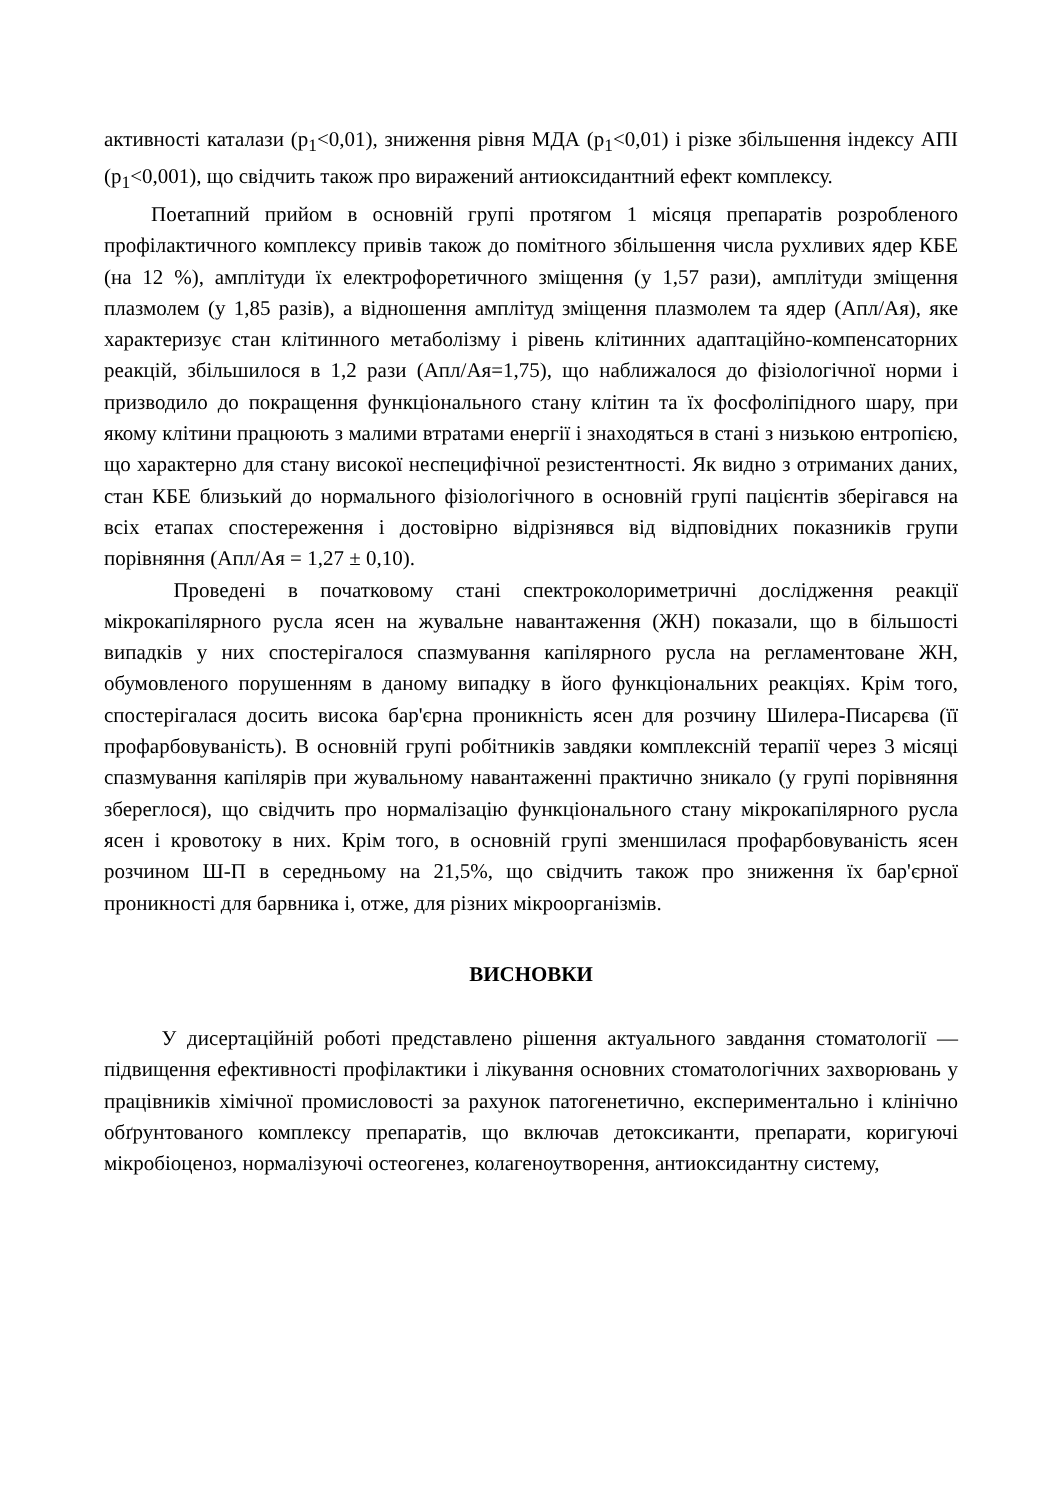активності каталази (p<sub>1</sub><0,01), зниження рівня МДА (p<sub>1</sub><0,01) і різке збільшення індексу АПІ (p<sub>1</sub><0,001), що свідчить також про виражений антиоксидантний ефект комплексу.
Поетапний прийом в основній групі протягом 1 місяця препаратів розробленого профілактичного комплексу привів також до помітного збільшення числа рухливих ядер КБЕ (на 12 %), амплітуди їх електрофоретичного зміщення (у 1,57 рази), амплітуди зміщення плазмолем (у 1,85 разів), а відношення амплітуд зміщення плазмолем та ядер (Апл/Ая), яке характеризує стан клітинного метаболізму і рівень клітинних адаптаційно-компенсаторних реакцій, збільшилося в 1,2 рази (Апл/Ая=1,75), що наближалося до фізіологічної норми і призводило до покращення функціонального стану клітин та їх фосфоліпідного шару, при якому клітини працюють з малими втратами енергії і знаходяться в стані з низькою ентропією, що характерно для стану високої неспецифічної резистентності. Як видно з отриманих даних, стан КБЕ близький до нормального фізіологічного в основній групі пацієнтів зберігався на всіх етапах спостереження і достовірно відрізнявся від відповідних показників групи порівняння (Апл/Ая = 1,27 ± 0,10).
Проведені в початковому стані спектроколориметричні дослідження реакції мікрокапілярного русла ясен на жувальне навантаження (ЖН) показали, що в більшості випадків у них спостерігалося спазмування капілярного русла на регламентоване ЖН, обумовленого порушенням в даному випадку в його функціональних реакціях. Крім того, спостерігалася досить висока бар'єрна проникність ясен для розчину Шилера-Писарєва (її профарбовуваність). В основній групі робітників завдяки комплексній терапії через 3 місяці спазмування капілярів при жувальному навантаженні практично зникало (у групі порівняння збереглося), що свідчить про нормалізацію функціонального стану мікрокапілярного русла ясен і кровотоку в них. Крім того, в основній групі зменшилася профарбовуваність ясен розчином Ш-П в середньому на 21,5%, що свідчить також про зниження їх бар'єрної проникності для барвника і, отже, для різних мікроорганізмів.
ВИСНОВКИ
У дисертаційній роботі представлено рішення актуального завдання стоматології — підвищення ефективності профілактики і лікування основних стоматологічних захворювань у працівників хімічної промисловості за рахунок патогенетично, експериментально і клінічно обґрунтованого комплексу препаратів, що включав детоксиканти, препарати, коригуючі мікробіоценоз, нормалізуючі остеогенез, колагеноутворення, антиоксидантну систему,